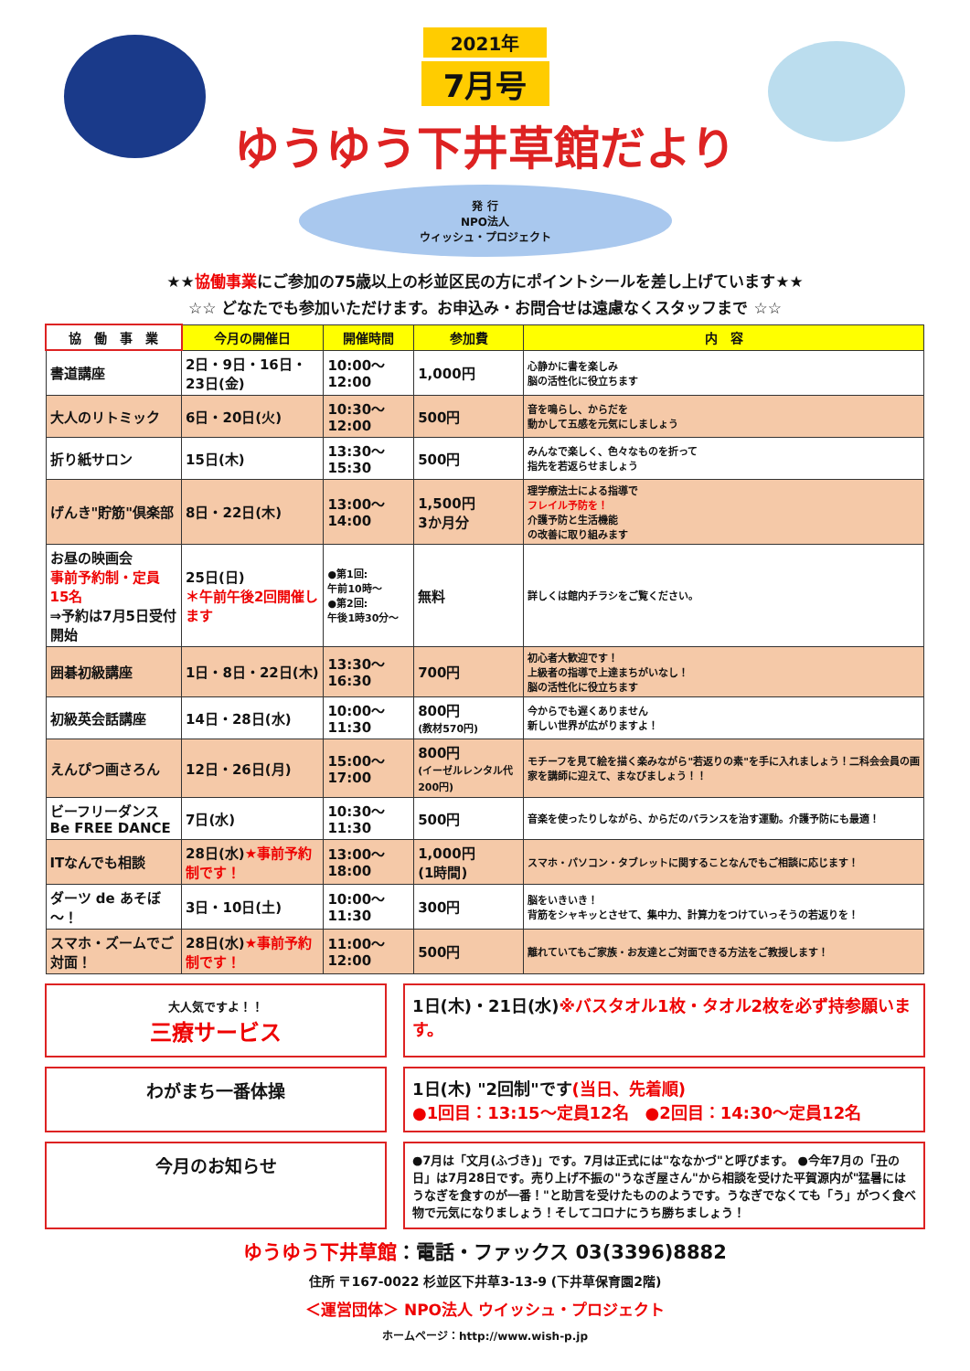2021年
7月号
ゆうゆう下井草館だより
発 行
NPO法人
ウィッシュ・プロジェクト
★★協働事業にご参加の75歳以上の杉並区民の方にポイントシールを差し上げています★★
☆☆ どなたでも参加いただけます。お申込み・お問合せは遠慮なくスタッフまで ☆☆
| 協 働 事 業 | 今月の開催日 | 開催時間 | 参加費 | 内 容 |
| --- | --- | --- | --- | --- |
| 書道講座 | 2日・9日・16日・23日(金) | 10:00～12:00 | 1,000円 | 心静かに書を楽しみ 脳の活性化に役立ちます |
| 大人のリトミック | 6日・20日(火) | 10:30～12:00 | 500円 | 音を鳴らし、からだを 動かして五感を元気にしましょう |
| 折り紙サロン | 15日(木) | 13:30～15:30 | 500円 | みんなで楽しく、色々なものを折って 指先を若返らせましょう |
| げんき"貯筋"倶楽部 | 8日・22日(木) | 13:00～14:00 | 1,500円 3か月分 | 理学療法士による指導で フレイル予防を！ 介護予防と生活機能 の改善に取り組みます |
| お昼の映画会 事前予約制・定員15名 ⇒予約は7月5日受付開始 | 25日(日) ＊午前午後2回開催します | ●第1回: 午前10時～ ●第2回: 午後1時30分～ | 無料 | 詳しくは館内チラシをご覧ください。 |
| 囲碁初級講座 | 1日・8日・22日(木) | 13:30～16:30 | 700円 | 初心者大歓迎です！ 上級者の指導で上達まちがいなし！ 脳の活性化に役立ちます |
| 初級英会話講座 | 14日・28日(水) | 10:00～11:30 | 800円 (教材570円) | 今からでも遅くありません 新しい世界が広がりますよ！ |
| えんぴつ画さろん | 12日・26日(月) | 15:00～17:00 | 800円 (イーゼルレンタル代200円) | モチーフを見て絵を描く楽みながら"若返りの素"を手に入れましょう！二科会会員の画家を講師に迎えて、まなびましょう！！ |
| ビーフリーダンス Be FREE DANCE | 7日(水) | 10:30～11:30 | 500円 | 音楽を使ったりしながら、からだのバランスを治す運動。介護予防にも最適！ |
| ITなんでも相談 | 28日(水) ★事前予約制です！ | 13:00～18:00 | 1,000円 (1時間) | スマホ・パソコン・タブレットに関することなんでもご相談に応じます！ |
| ダーツ de あそぼ～！ | 3日・10日(土) | 10:00～11:30 | 300円 | 脳をいきいき！ 背筋をシャキッとさせて、集中力、計算力をつけていっそうの若返りを！ |
| スマホ・ズームでご対面！ | 28日(水) ★事前予約制です！ | 11:00～12:00 | 500円 | 離れていてもご家族・お友達とご対面できる方法をご教授します！ |
大人気ですよ！！
三療サービス
1日(木)・21日(水)※バスタオル1枚・タオル2枚を必ず持参願います。
わがまち一番体操 1日(木) "2回制"です(当日、先着順)
●1回目：13:15～定員12名　●2回目：14:30～定員12名
今月のお知らせ
●7月は「文月(ふづき)」です。7月は正式には"ななかづ"と呼びます。 ●今年7月の「丑の日」は7月28日です。売り上げ不振の"うなぎ屋さん"から相談を受けた平賀源内が"猛暑にはうなぎを食すのが一番！"と助言を受けたもののようです。うなぎでなくても「う」がつく食べ物で元気になりましょう！そしてコロナにうち勝ちましょう！
ゆうゆう下井草館：電話・ファックス 03(3396)8882
住所 〒167-0022 杉並区下井草3-13-9 (下井草保育園2階)
＜運営団体＞ NPO法人 ウイッシュ・プロジェクト
ホームページ：http://www.wish-p.jp